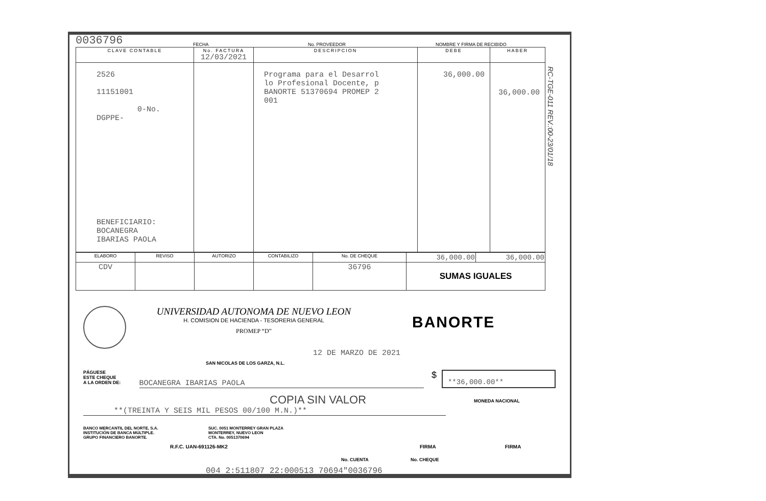0036796 FECHA No. PROVEEDOR NOMBRE Y FIRMA DE RECIBIDO
| CLAVE CONTABLE | No. FACTURA 12/03/2021 | DESCRIPCION | DEBE | HABER |
| --- | --- | --- | --- | --- |
| 2526 11151001 0-No. DGPPE- BENEFICIARIO: BOCANEGRA IBARIAS PAOLA | | Programa para el Desarrol lo Profesional Docente, p BANORTE 51370694 PROMEP 2 001 | 36,000.00 | 36,000.00 |
| ELABORO | REVISO | AUTORIZO | CONTABILIZO | No. DE CHEQUE | 36,000.00 | 36,000.00 |
| CDV | | | | 36796 | SUMAS IGUALES | |
UNIVERSIDAD AUTONOMA DE NUEVO LEON
H. COMISION DE HACIENDA - TESORERIA GENERAL
PROMEP “D”
BANORTE
12 DE MARZO DE 2021
SAN NICOLAS DE LOS GARZA, N.L.
PÁGUESE
ESTE CHEQUE
A LA ORDEN DE:
BOCANEGRA IBARIAS PAOLA
$
**36,000.00**
MONEDA NACIONAL
COPIA SIN VALOR
**(TREINTA Y SEIS MIL PESOS 00/100 M.N.)**
BANCO MERCANTIL DEL NORTE, S.A.
INSTITUCIÓN DE BANCA MÚLTIPLE.
GRUPO FINANCIERO BANORTE.
SUC. 0051 MONTERREY GRAN PLAZA
MONTERREY, NUEVO LEON
CTA. No. 0051370694
R.F.C. UAN-691126-MK2 FIRMA FIRMA
No. CUENTA No. CHEQUE
004 2:511807 22:000513 70694"0036796
RC-TGE-011 REV.:00-23/01/18